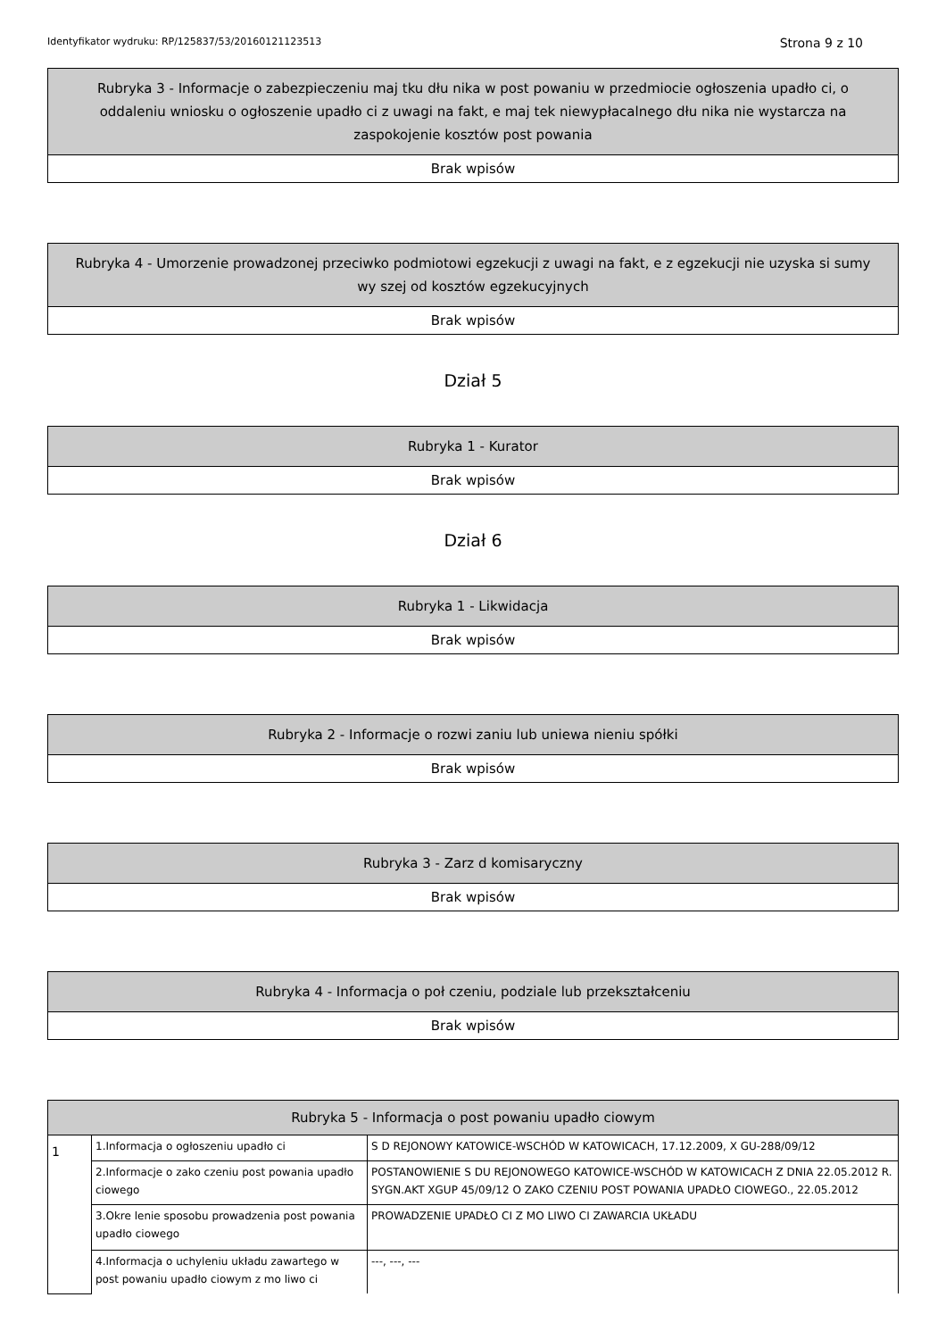Identyfikator wydruku: RP/125837/53/20160121123513 Strona 9 z 10
| Rubryka 3 - Informacje o zabezpieczeniu maj tku dłu nika w post powaniu w przedmiocie ogłoszenia upadło ci, o oddaleniu wniosku o ogłoszenie upadło ci z uwagi na fakt, e maj tek niewypłacalnego dłu nika nie wystarcza na zaspokojenie kosztów post powania |
| --- |
| Brak wpisów |
| Rubryka 4 - Umorzenie prowadzonej przeciwko podmiotowi egzekucji z uwagi na fakt, e z egzekucji nie uzyska si sumy wy szej od kosztów egzekucyjnych |
| --- |
| Brak wpisów |
Dział 5
| Rubryka 1 - Kurator |
| --- |
| Brak wpisów |
Dział 6
| Rubryka 1 - Likwidacja |
| --- |
| Brak wpisów |
| Rubryka 2 - Informacje o rozwi zaniu lub uniewa nieniu spółki |
| --- |
| Brak wpisów |
| Rubryka 3 - Zarz d komisaryczny |
| --- |
| Brak wpisów |
| Rubryka 4 - Informacja o poł czeniu, podziale lub przekształceniu |
| --- |
| Brak wpisów |
| Rubryka 5 - Informacja o post powaniu upadło ciowym | | |
| --- | --- | --- |
| 1 | 1.Informacja o ogłoszeniu upadło ci | S D REJONOWY KATOWICE-WSCHÓD W KATOWICACH, 17.12.2009, X GU-288/09/12 |
| | 2.Informacje o zako czeniu post powania upadło ciowego | POSTANOWIENIE S DU REJONOWEGO KATOWICE-WSCHÓD W KATOWICACH Z DNIA 22.05.2012 R. SYGN.AKT XGUP 45/09/12 O ZAKO CZENIU POST POWANIA UPADŁO CIOWEGO., 22.05.2012 |
| | 3.Okre lenie sposobu prowadzenia post powania upadło ciowego | PROWADZENIE UPADŁO CI Z MO LIWO CI ZAWARCIA UKŁADU |
| | 4.Informacja o uchyleniu układu zawartego w post powaniu upadło ciowym z mo liwo ci | ---, ---, --- |